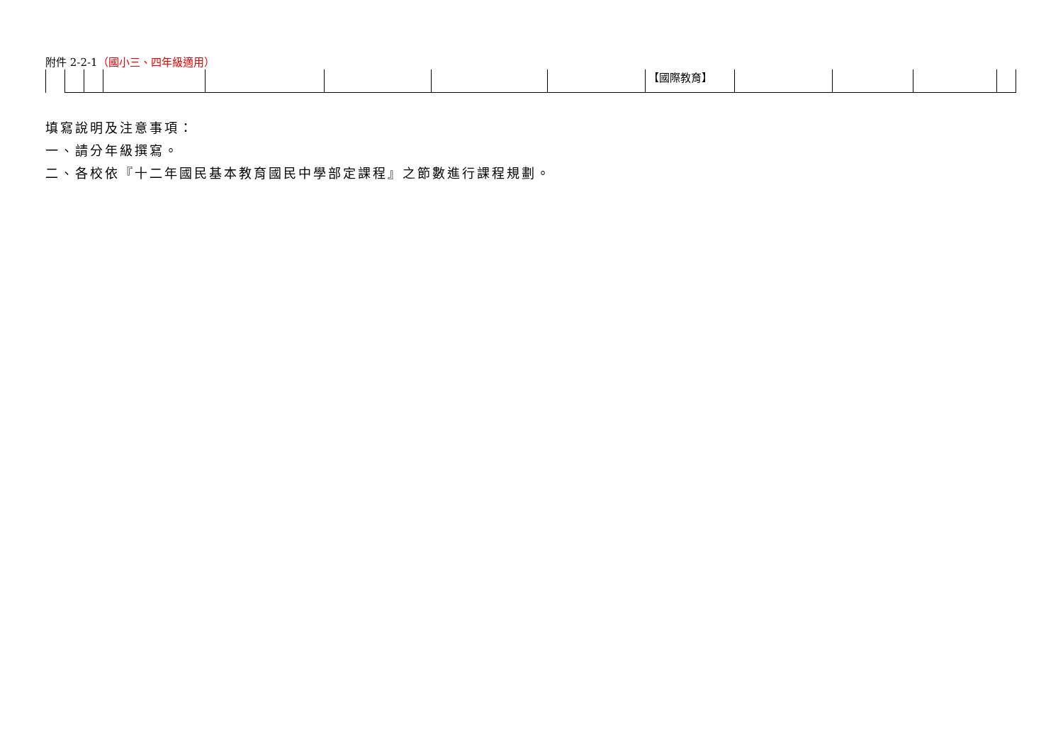附件 2-2-1（國小三、四年級適用）
| | | | | | | | | 【國際教育】 | | | | |
填寫說明及注意事項：
一、請分年級撰寫。
二、各校依『十二年國民基本教育國民中學部定課程』之節數進行課程規劃。